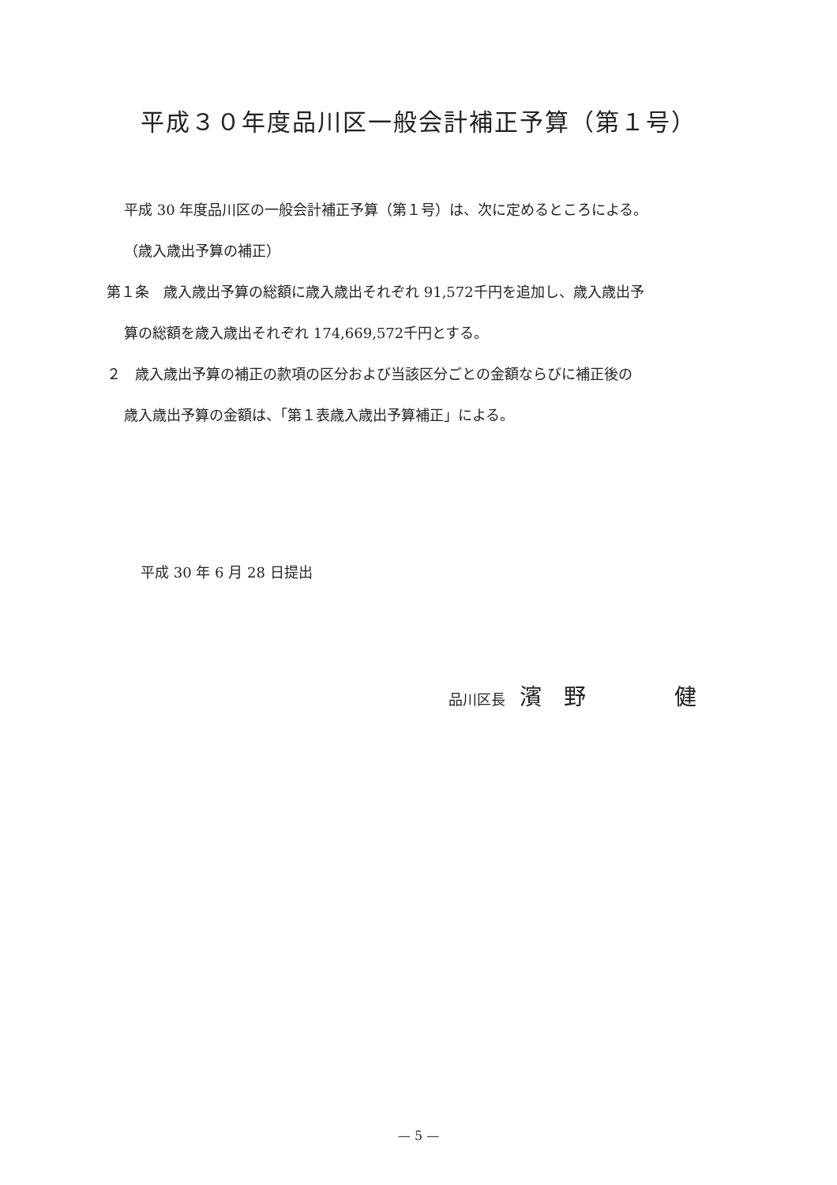平成３０年度品川区一般会計補正予算（第１号）
平成 30 年度品川区の一般会計補正予算（第１号）は、次に定めるところによる。
（歳入歳出予算の補正）
第１条　歳入歳出予算の総額に歳入歳出それぞれ 91,572千円を追加し、歳入歳出予
算の総額を歳入歳出それぞれ 174,669,572千円とする。
２　歳入歳出予算の補正の款項の区分および当該区分ごとの金額ならびに補正後の
歳入歳出予算の金額は、「第１表歳入歳出予算補正」による。
平成 30 年 6 月 28 日提出
品川区長　濱　野　　　　健
— 5 —